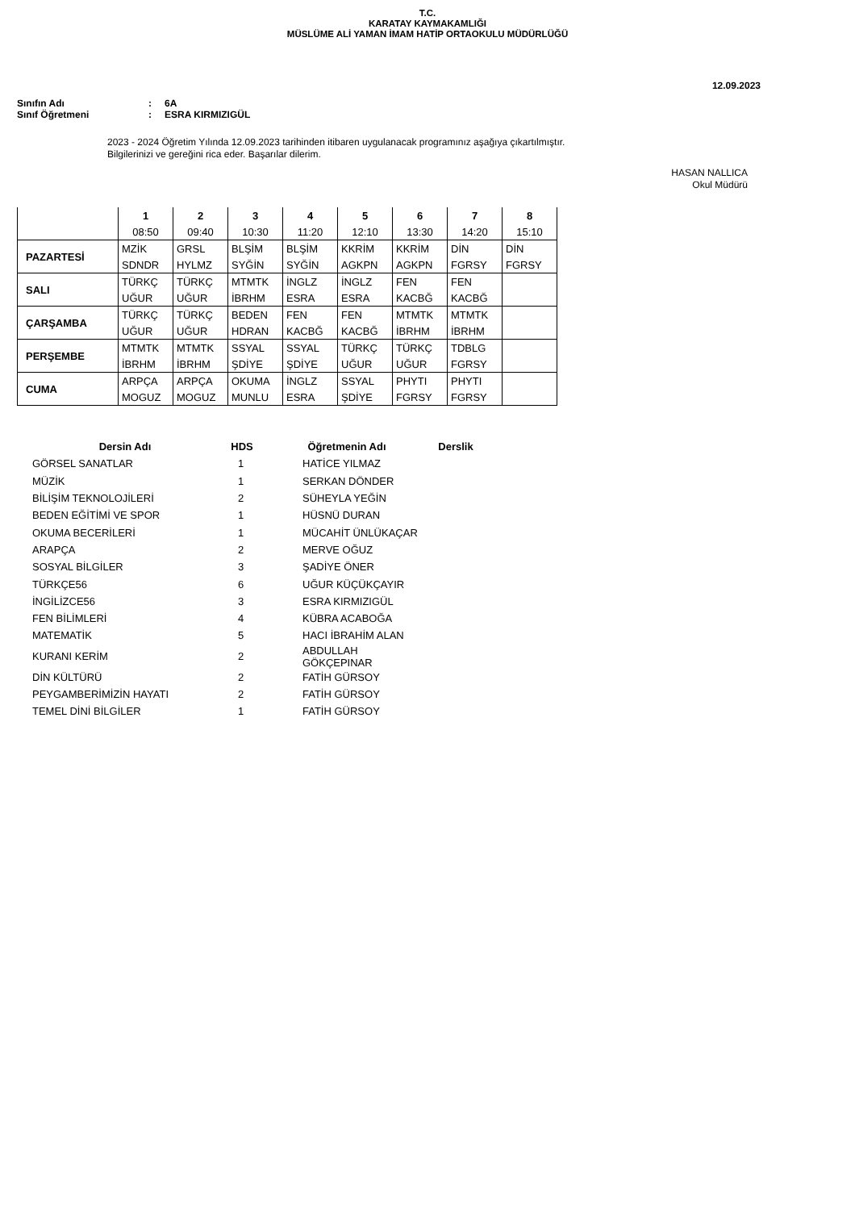T.C.
KARATAY KAYMAKAMLIĞI
MÜSLÜME ALİ YAMAN İMAM HATİP ORTAOKULU MÜDÜRLÜĞÜ
12.09.2023
Sınıfın Adı: 6A
Sınıf Öğretmeni: ESRA KIRMIZIGÜL
2023 - 2024 Öğretim Yılında 12.09.2023 tarihinden itibaren uygulanacak programınız aşağıya çıkartılmıştır.
Bilgilerinizi ve gereğini rica eder. Başarılar dilerim.
HASAN NALLICA
Okul Müdürü
| | 1 | 2 | 3 | 4 | 5 | 6 | 7 | 8 |
| | 08:50 | 09:40 | 10:30 | 11:20 | 12:10 | 13:30 | 14:20 | 15:10 |
| PAZARTESİ | MZİK | GRSL | BLŞİM | BLŞİM | KKRİM | KKRİM | DİN | DİN |
| | SDNDR | HYLMZ | SYĞİN | SYĞİN | AGKPN | AGKPN | FGRSY | FGRSY |
| SALI | TÜRKÇ | TÜRKÇ | MTMTK | İNGLZ | İNGLZ | FEN | FEN | |
| | UĞUR | UĞUR | İBRHM | ESRA | ESRA | KACBĞ | KACBĞ | |
| ÇARŞAMBA | TÜRKÇ | TÜRKÇ | BEDEN | FEN | FEN | MTMTK | MTMTK | |
| | UĞUR | UĞUR | HDRAN | KACBĞ | KACBĞ | İBRHM | İBRHM | |
| PERŞEMBE | MTMTK | MTMTK | SSYAL | SSYAL | TÜRKÇ | TÜRKÇ | TDBLG | |
| | İBRHM | İBRHM | ŞDİYE | ŞDİYE | UĞUR | UĞUR | FGRSY | |
| CUMA | ARPÇA | ARPÇA | OKUMA | İNGLZ | SSYAL | PHYTI | PHYTI | |
| | MOGUZ | MOGUZ | MUNLU | ESRA | ŞDİYE | FGRSY | FGRSY | |
| Dersin Adı | HDS | Öğretmenin Adı | Derslik |
| --- | --- | --- | --- |
| GÖRSEL SANATLAR | 1 | HATİCE YILMAZ | |
| MÜZİK | 1 | SERKAN DÖNDER | |
| BİLİŞİM TEKNOLOJİLERİ | 2 | SÜHEYLA YEĞİN | |
| BEDEN EĞİTİMİ VE SPOR | 1 | HÜSNÜ DURAN | |
| OKUMA BECERİLERİ | 1 | MÜCAHİT ÜNLÜKAÇAR | |
| ARAPÇA | 2 | MERVE OĞUZ | |
| SOSYAL BİLGİLER | 3 | ŞADİYE ÖNER | |
| TÜRKÇE56 | 6 | UĞUR KÜÇÜKÇAYIR | |
| İNGİLİZCE56 | 3 | ESRA KIRMIZIGÜL | |
| FEN BİLİMLERİ | 4 | KÜBRA ACABOĞA | |
| MATEMATİK | 5 | HACI İBRAHİM ALAN | |
| KURANI KERİM | 2 | ABDULLAH GÖKÇEPINAR | |
| DİN KÜLTÜRÜ | 2 | FATİH GÜRSOY | |
| PEYGAMBERİMİZİN HAYATI | 2 | FATİH GÜRSOY | |
| TEMEL DİNİ BİLGİLER | 1 | FATİH GÜRSOY | |